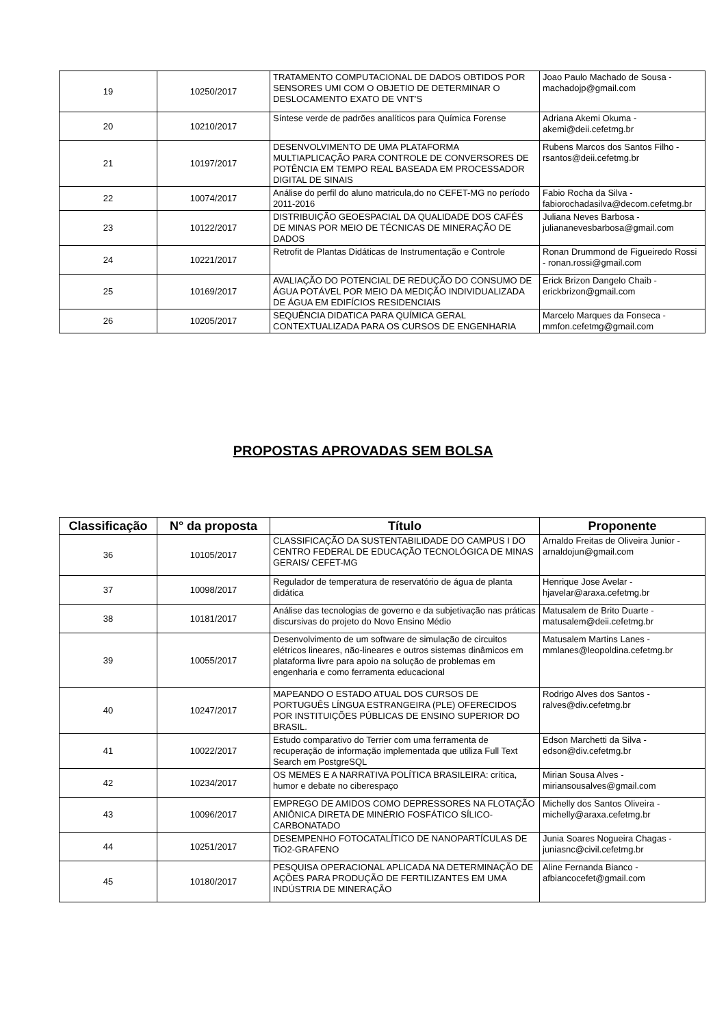| 19 | 10250/2017 | TRATAMENTO COMPUTACIONAL DE DADOS OBTIDOS POR SENSORES UMI COM O OBJETIO DE DETERMINAR O DESLOCAMENTO EXATO DE VNT’S | Joao Paulo Machado de Sousa - machadojp@gmail.com |
| 20 | 10210/2017 | Síntese verde de padrões analíticos para Química Forense | Adriana Akemi Okuma - akemi@deii.cefetmg.br |
| 21 | 10197/2017 | DESENVOLVIMENTO DE UMA PLATAFORMA MULTIAPLICAÇÃO PARA CONTROLE DE CONVERSORES DE POTÊNCIA EM TEMPO REAL BASEADA EM PROCESSADOR DIGITAL DE SINAIS | Rubens Marcos dos Santos Filho - rsantos@deii.cefetmg.br |
| 22 | 10074/2017 | Análise do perfil do aluno matricula,do no CEFET-MG no período 2011-2016 | Fabio Rocha da Silva - fabiorochadasilva@decom.cefetmg.br |
| 23 | 10122/2017 | DISTRIBUIÇÃO GEOESPACIAL DA QUALIDADE DOS CAFÉS DE MINAS POR MEIO DE TÉCNICAS DE MINERAÇÃO DE DADOS | Juliana Neves Barbosa - juliananevesbarbosa@gmail.com |
| 24 | 10221/2017 | Retrofit de Plantas Didáticas de Instrumentação e Controle | Ronan Drummond de Figueiredo Rossi - ronan.rossi@gmail.com |
| 25 | 10169/2017 | AVALIAÇÃO DO POTENCIAL DE REDUÇÃO DO CONSUMO DE ÁGUA POTÁVEL POR MEIO DA MEDIÇÃO INDIVIDUALIZADA DE ÁGUA EM EDIFÍCIOS RESIDENCIAIS | Erick Brizon Dangelo Chaib - erickbrizon@gmail.com |
| 26 | 10205/2017 | SEQUÊNCIA DIDATICA PARA QUÍMICA GERAL CONTEXTUALIZADA PARA OS CURSOS DE ENGENHARIA | Marcelo Marques da Fonseca - mmfon.cefetmg@gmail.com |
PROPOSTAS APROVADAS SEM BOLSA
| Classificação | N° da proposta | Título | Proponente |
| --- | --- | --- | --- |
| 36 | 10105/2017 | CLASSIFICAÇÃO DA SUSTENTABILIDADE DO CAMPUS I DO CENTRO FEDERAL DE EDUCAÇÃO TECNOLÓGICA DE MINAS GERAIS/ CEFET-MG | Arnaldo Freitas de Oliveira Junior - arnaldojun@gmail.com |
| 37 | 10098/2017 | Regulador de temperatura de reservatório de água de planta didática | Henrique Jose Avelar - hjavelar@araxa.cefetmg.br |
| 38 | 10181/2017 | Análise das tecnologias de governo e da subjetivação nas práticas discursivas do projeto do Novo Ensino Médio | Matusalem de Brito Duarte - matusalem@deii.cefetmg.br |
| 39 | 10055/2017 | Desenvolvimento de um software de simulação de circuitos elétricos lineares, não-lineares e outros sistemas dinâmicos em plataforma livre para apoio na solução de problemas em engenharia e como ferramenta educacional | Matusalem Martins Lanes - mmlanes@leopoldina.cefetmg.br |
| 40 | 10247/2017 | MAPEANDO O ESTADO ATUAL DOS CURSOS DE PORTUGUÊS LÍNGUA ESTRANGEIRA (PLE) OFERECIDOS POR INSTITUIÇÕES PÚBLICAS DE ENSINO SUPERIOR DO BRASIL. | Rodrigo Alves dos Santos - ralves@div.cefetmg.br |
| 41 | 10022/2017 | Estudo comparativo do Terrier com uma ferramenta de recuperação de informação implementada que utiliza Full Text Search em PostgreSQL | Edson Marchetti da Silva - edson@div.cefetmg.br |
| 42 | 10234/2017 | OS MEMES E A NARRATIVA POLÍTICA BRASILEIRA: crítica, humor e debate no ciberespaço | Mirian Sousa Alves - miriansousalves@gmail.com |
| 43 | 10096/2017 | EMPREGO DE AMIDOS COMO DEPRESSORES NA FLOTAÇÃO ANIÔNICA DIRETA DE MINÉRIO FOSFÁTICO SÍLICO-CARBONATADO | Michelly dos Santos Oliveira - michelly@araxa.cefetmg.br |
| 44 | 10251/2017 | DESEMPENHO FOTOCATALÍTICO DE NANOPARTÍCULAS DE TiO2-GRAFENO | Junia Soares Nogueira Chagas - juniasnc@civil.cefetmg.br |
| 45 | 10180/2017 | PESQUISA OPERACIONAL APLICADA NA DETERMINAÇÃO DE AÇÕES PARA PRODUÇÃO DE FERTILIZANTES EM UMA INDÚSTRIA DE MINERAÇÃO | Aline Fernanda Bianco - afbiancocefet@gmail.com |